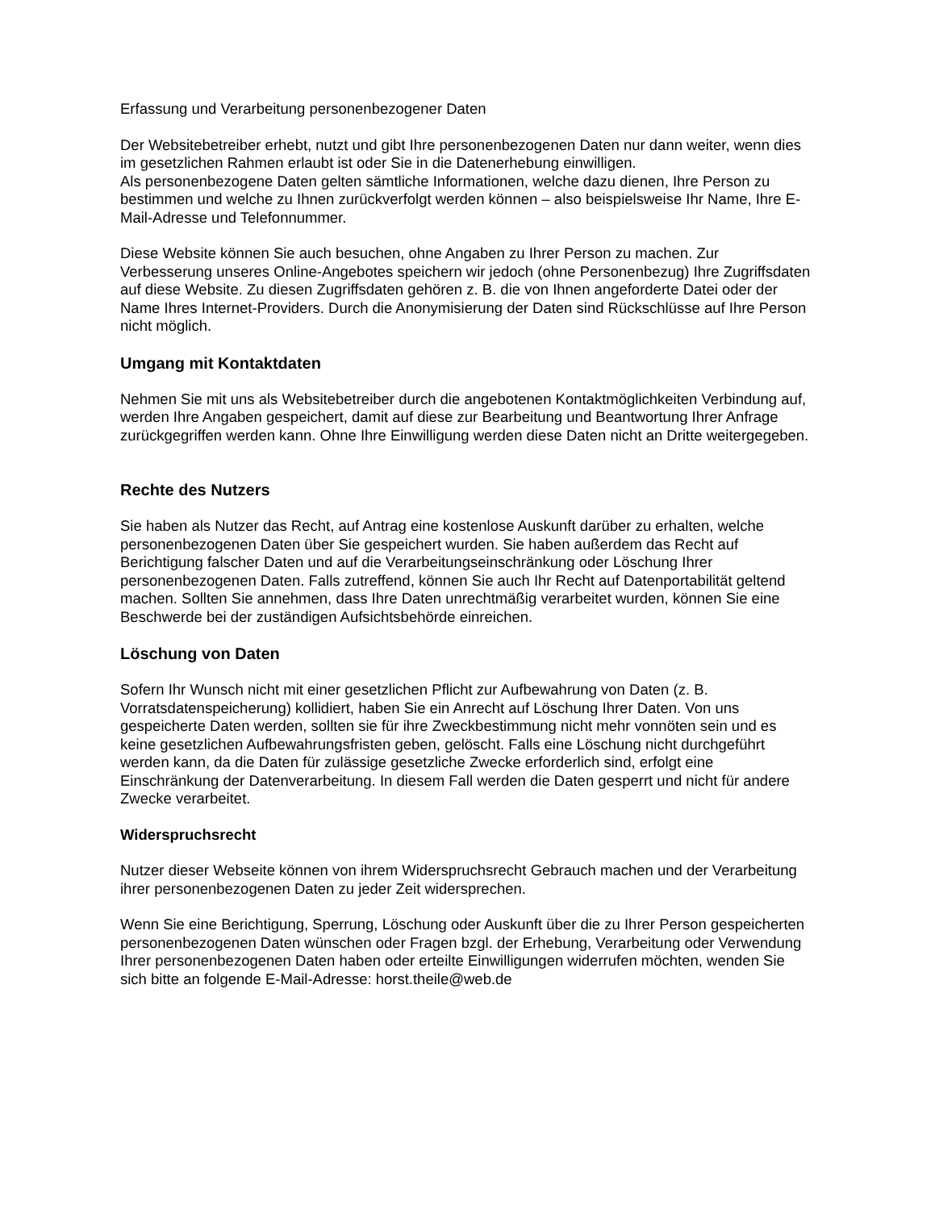Erfassung und Verarbeitung personenbezogener Daten
Der Websitebetreiber erhebt, nutzt und gibt Ihre personenbezogenen Daten nur dann weiter, wenn dies im gesetzlichen Rahmen erlaubt ist oder Sie in die Datenerhebung einwilligen.
Als personenbezogene Daten gelten sämtliche Informationen, welche dazu dienen, Ihre Person zu bestimmen und welche zu Ihnen zurückverfolgt werden können – also beispielsweise Ihr Name, Ihre E-Mail-Adresse und Telefonnummer.
Diese Website können Sie auch besuchen, ohne Angaben zu Ihrer Person zu machen. Zur Verbesserung unseres Online-Angebotes speichern wir jedoch (ohne Personenbezug) Ihre Zugriffsdaten auf diese Website. Zu diesen Zugriffsdaten gehören z. B. die von Ihnen angeforderte Datei oder der Name Ihres Internet-Providers. Durch die Anonymisierung der Daten sind Rückschlüsse auf Ihre Person nicht möglich.
Umgang mit Kontaktdaten
Nehmen Sie mit uns als Websitebetreiber durch die angebotenen Kontaktmöglichkeiten Verbindung auf, werden Ihre Angaben gespeichert, damit auf diese zur Bearbeitung und Beantwortung Ihrer Anfrage zurückgegriffen werden kann. Ohne Ihre Einwilligung werden diese Daten nicht an Dritte weitergegeben.
Rechte des Nutzers
Sie haben als Nutzer das Recht, auf Antrag eine kostenlose Auskunft darüber zu erhalten, welche personenbezogenen Daten über Sie gespeichert wurden. Sie haben außerdem das Recht auf Berichtigung falscher Daten und auf die Verarbeitungseinschränkung oder Löschung Ihrer personenbezogenen Daten. Falls zutreffend, können Sie auch Ihr Recht auf Datenportabilität geltend machen. Sollten Sie annehmen, dass Ihre Daten unrechtmäßig verarbeitet wurden, können Sie eine Beschwerde bei der zuständigen Aufsichtsbehörde einreichen.
Löschung von Daten
Sofern Ihr Wunsch nicht mit einer gesetzlichen Pflicht zur Aufbewahrung von Daten (z. B. Vorratsdatenspeicherung) kollidiert, haben Sie ein Anrecht auf Löschung Ihrer Daten. Von uns gespeicherte Daten werden, sollten sie für ihre Zweckbestimmung nicht mehr vonnöten sein und es keine gesetzlichen Aufbewahrungsfristen geben, gelöscht. Falls eine Löschung nicht durchgeführt werden kann, da die Daten für zulässige gesetzliche Zwecke erforderlich sind, erfolgt eine Einschränkung der Datenverarbeitung. In diesem Fall werden die Daten gesperrt und nicht für andere Zwecke verarbeitet.
Widerspruchsrecht
Nutzer dieser Webseite können von ihrem Widerspruchsrecht Gebrauch machen und der Verarbeitung ihrer personenbezogenen Daten zu jeder Zeit widersprechen.
Wenn Sie eine Berichtigung, Sperrung, Löschung oder Auskunft über die zu Ihrer Person gespeicherten personenbezogenen Daten wünschen oder Fragen bzgl. der Erhebung, Verarbeitung oder Verwendung Ihrer personenbezogenen Daten haben oder erteilte Einwilligungen widerrufen möchten, wenden Sie sich bitte an folgende E-Mail-Adresse: horst.theile@web.de